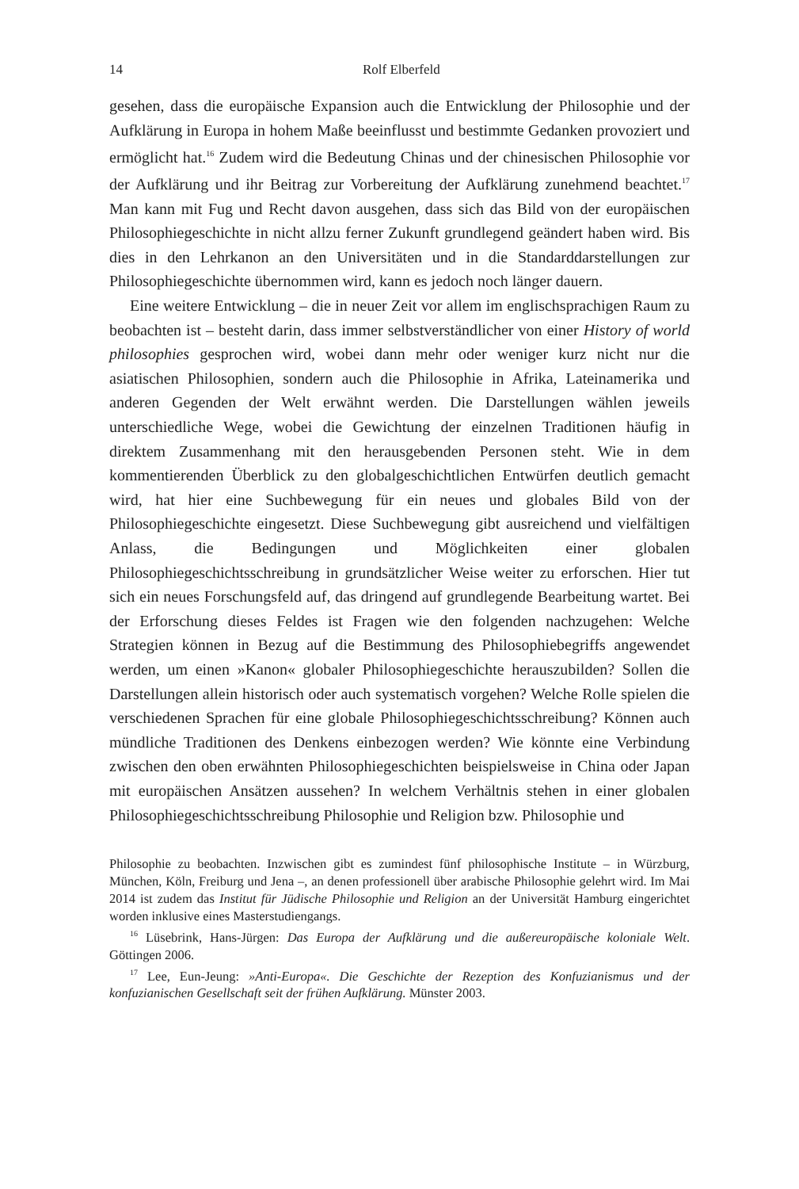14 Rolf Elberfeld
gesehen, dass die europäische Expansion auch die Entwicklung der Philosophie und der Aufklärung in Europa in hohem Maße beeinflusst und bestimmte Gedanken provoziert und ermöglicht hat.<sup>16</sup> Zudem wird die Bedeutung Chinas und der chinesischen Philosophie vor der Aufklärung und ihr Beitrag zur Vorbereitung der Aufklärung zunehmend beachtet.<sup>17</sup> Man kann mit Fug und Recht davon ausgehen, dass sich das Bild von der europäischen Philosophiegeschichte in nicht allzu ferner Zukunft grundlegend geändert haben wird. Bis dies in den Lehrkanon an den Universitäten und in die Standarddarstellungen zur Philosophiegeschichte übernommen wird, kann es jedoch noch länger dauern.
Eine weitere Entwicklung – die in neuer Zeit vor allem im englischsprachigen Raum zu beobachten ist – besteht darin, dass immer selbstverständlicher von einer History of world philosophies gesprochen wird, wobei dann mehr oder weniger kurz nicht nur die asiatischen Philosophien, sondern auch die Philosophie in Afrika, Lateinamerika und anderen Gegenden der Welt erwähnt werden. Die Darstellungen wählen jeweils unterschiedliche Wege, wobei die Gewichtung der einzelnen Traditionen häufig in direktem Zusammenhang mit den herausgebenden Personen steht. Wie in dem kommentierenden Überblick zu den globalgeschichtlichen Entwürfen deutlich gemacht wird, hat hier eine Suchbewegung für ein neues und globales Bild von der Philosophiegeschichte eingesetzt. Diese Suchbewegung gibt ausreichend und vielfältigen Anlass, die Bedingungen und Möglichkeiten einer globalen Philosophiegeschichtsschreibung in grundsätzlicher Weise weiter zu erforschen. Hier tut sich ein neues Forschungsfeld auf, das dringend auf grundlegende Bearbeitung wartet. Bei der Erforschung dieses Feldes ist Fragen wie den folgenden nachzugehen: Welche Strategien können in Bezug auf die Bestimmung des Philosophiebegriffs angewendet werden, um einen »Kanon« globaler Philosophiegeschichte herauszubilden? Sollen die Darstellungen allein historisch oder auch systematisch vorgehen? Welche Rolle spielen die verschiedenen Sprachen für eine globale Philosophiegeschichtsschreibung? Können auch mündliche Traditionen des Denkens einbezogen werden? Wie könnte eine Verbindung zwischen den oben erwähnten Philosophiegeschichten beispielsweise in China oder Japan mit europäischen Ansätzen aussehen? In welchem Verhältnis stehen in einer globalen Philosophiegeschichtsschreibung Philosophie und Religion bzw. Philosophie und
Philosophie zu beobachten. Inzwischen gibt es zumindest fünf philosophische Institute – in Würzburg, München, Köln, Freiburg und Jena –, an denen professionell über arabische Philosophie gelehrt wird. Im Mai 2014 ist zudem das Institut für Jüdische Philosophie und Religion an der Universität Hamburg eingerichtet worden inklusive eines Masterstudiengangs.
<sup>16</sup> Lüsebrink, Hans-Jürgen: Das Europa der Aufklärung und die außereuropäische koloniale Welt. Göttingen 2006.
<sup>17</sup> Lee, Eun-Jeung: »Anti-Europa«. Die Geschichte der Rezeption des Konfuzianismus und der konfuzianischen Gesellschaft seit der frühen Aufklärung. Münster 2003.